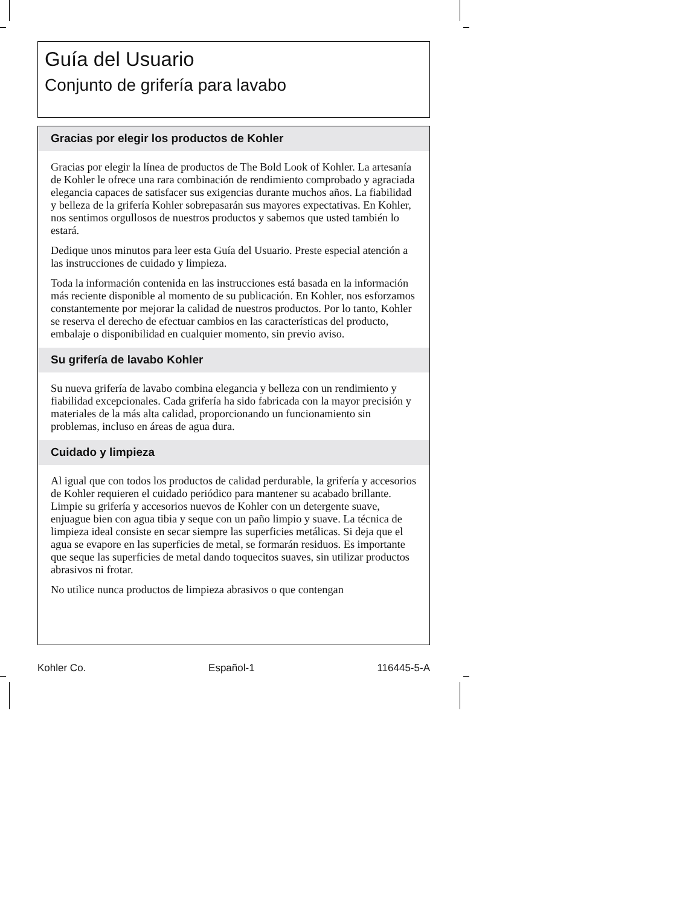Guía del Usuario
Conjunto de grifería para lavabo
Gracias por elegir los productos de Kohler
Gracias por elegir la línea de productos de The Bold Look of Kohler. La artesanía de Kohler le ofrece una rara combinación de rendimiento comprobado y agraciada elegancia capaces de satisfacer sus exigencias durante muchos años. La fiabilidad y belleza de la grifería Kohler sobrepasarán sus mayores expectativas. En Kohler, nos sentimos orgullosos de nuestros productos y sabemos que usted también lo estará.
Dedique unos minutos para leer esta Guía del Usuario. Preste especial atención a las instrucciones de cuidado y limpieza.
Toda la información contenida en las instrucciones está basada en la información más reciente disponible al momento de su publicación. En Kohler, nos esforzamos constantemente por mejorar la calidad de nuestros productos. Por lo tanto, Kohler se reserva el derecho de efectuar cambios en las características del producto, embalaje o disponibilidad en cualquier momento, sin previo aviso.
Su grifería de lavabo Kohler
Su nueva grifería de lavabo combina elegancia y belleza con un rendimiento y fiabilidad excepcionales. Cada grifería ha sido fabricada con la mayor precisión y materiales de la más alta calidad, proporcionando un funcionamiento sin problemas, incluso en áreas de agua dura.
Cuidado y limpieza
Al igual que con todos los productos de calidad perdurable, la grifería y accesorios de Kohler requieren el cuidado periódico para mantener su acabado brillante. Limpie su grifería y accesorios nuevos de Kohler con un detergente suave, enjuague bien con agua tibia y seque con un paño limpio y suave. La técnica de limpieza ideal consiste en secar siempre las superficies metálicas. Si deja que el agua se evapore en las superficies de metal, se formarán residuos. Es importante que seque las superficies de metal dando toquecitos suaves, sin utilizar productos abrasivos ni frotar.
No utilice nunca productos de limpieza abrasivos o que contengan
Kohler Co. Español-1 116445-5-A